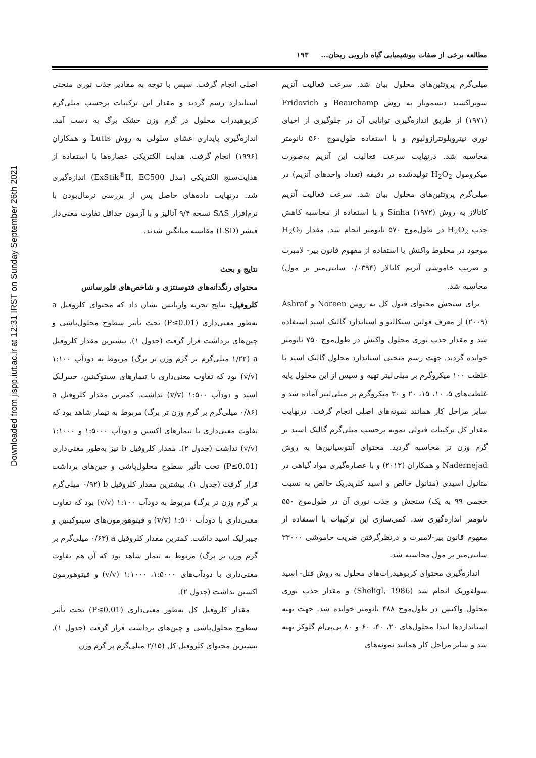Downloaded from jispp.iut.ac.ir at 12:31 IRST on Sunday September 26th 2021
مطالعه برخی از صفات بیوشیمیایی گیاه دارویی ریحان... ۱۹۳
میلی‌گرم پروتئین‌های محلول بیان شد. سرعت فعالیت آنزیم سوپراکسید دیسموتاز به روش Beauchamp و Fridovich (۱۹۷۱) از طریق اندازه‌گیری توانایی آن در جلوگیری از احیای نوری نیتروبلوتترازولیوم و با استفاده طول‌موج ۵۶۰ نانومتر محاسبه شد. درنهایت سرعت فعالیت این آنزیم به‌صورت میکرومول H<sub>2</sub>O<sub>2</sub> تولیدشده در دقیقه (تعداد واحدهای آنزیم) در میلی‌گرم پروتئین‌های محلول بیان شد. سرعت فعالیت آنزیم کاتالاز به روش Sinha (۱۹۷۲) و با استفاده از محاسبه کاهش جذب H<sub>2</sub>O<sub>2</sub> در طول‌موج ۵۷۰ نانومتر انجام شد. مقدار H<sub>2</sub>O<sub>2</sub> موجود در مخلوط واکنش با استفاده از مفهوم قانون بیر- لامبرت و ضریب خاموشی آنزیم کاتالاز (۰/۰۳۹۴ سانتی‌متر بر مول) محاسبه شد.
برای سنجش محتوای فنول کل به روش Noreen و Ashraf (۲۰۰۹) از معرف فولین سیکالتو و استاندارد گالیک اسید استفاده شد و مقدار جذب نوری محلول واکنش در طول‌موج ۷۵۰ نانومتر خوانده گردید. جهت رسم منحنی استاندارد محلول گالیک اسید با غلظت ۱۰۰ میکروگرم بر میلی‌لیتر تهیه و سپس از این محلول پایه غلظت‌های ۵، ۱۰، ۱۵، ۲۰ و ۳۰ میکروگرم بر میلی‌لیتر آماده شد و سایر مراحل کار همانند نمونه‌های اصلی انجام گرفت. درنهایت مقدار کل ترکیبات فنولی نمونه برحسب میلی‌گرم گالیک اسید بر گرم وزن تر محاسبه گردید. محتوای آنتوسیانین‌ها به روش Nadernejad و همکاران (۲۰۱۳) و با عصاره‌گیری مواد گیاهی در متانول اسیدی (متانول خالص و اسید کلریدریک خالص به نسبت حجمی ۹۹ به یک) سنجش و جذب نوری آن در طول‌موج ۵۵۰ نانومتر اندازه‌گیری شد. کمی‌سازی این ترکیبات با استفاده از مفهوم قانون بیر-لامبرت و درنظرگرفتن ضریب خاموشی ۳۳۰۰۰ سانتی‌متر بر مول محاسبه شد.
اندازه‌گیری محتوای کربوهیدرات‌های محلول به روش فنل- اسید سولفوریک انجام شد (Sheligl, 1986) و مقدار جذب نوری محلول واکنش در طول‌موج ۴۸۸ نانومتر خوانده شد. جهت تهیه استانداردها ابتدا محلول‌های ۲۰، ۴۰، ۶۰ و ۸۰ پی‌پی‌ام گلوکز تهیه شد و سایر مراحل کار همانند نمونه‌های
اصلی انجام گرفت. سپس با توجه به مقادیر جذب نوری منحنی استاندارد رسم گردید و مقدار این ترکیبات برحسب میلی‌گرم کربوهیدرات محلول در گرم وزن خشک برگ به دست آمد. اندازه‌گیری پایداری غشای سلولی به روش Lutts و همکاران (۱۹۹۶) انجام گرفت. هدایت الکتریکی عصاره‌ها با استفاده از هدایت‌سنج الکتریکی (مدل ExStik<sup>®</sup>II, EC500) اندازه‌گیری شد. درنهایت داده‌های حاصل پس از بررسی نرمال‌بودن با نرم‌افزار SAS نسخه ۹/۴ آنالیز و با آزمون حداقل تفاوت معنی‌دار فیشر (LSD) مقایسه میانگین شدند.
نتایج و بحث
محتوای رنگدانه‌های فتوسنتزی و شاخص‌های فلورسانس
کلروفیل: نتایج تجزیه واریانس نشان داد که محتوای کلروفیل a به‌طور معنی‌داری (P≤0.01) تحت تأثیر سطوح محلول‌پاشی و چین‌های برداشت قرار گرفت (جدول ۱). بیشترین مقدار کلروفیل a (۱/۲۲ میلی‌گرم بر گرم وزن تر برگ) مربوط به دودآب ۱:۱۰۰ (v/v) بود که تفاوت معنی‌داری با تیمارهای سیتوکینین، جیبرلیک اسید و دودآب ۱:۵۰۰ (v/v) نداشت. کمترین مقدار کلروفیل a (۰/۸۶ میلی‌گرم بر گرم وزن تر برگ) مربوط به تیمار شاهد بود که تفاوت معنی‌داری با تیمارهای اکسین و دودآب ۱:۵۰۰۰ و ۱:۱۰۰۰ (v/v) نداشت (جدول ۲). مقدار کلروفیل b نیز به‌طور معنی‌داری (P≤0.01) تحت تأثیر سطوح محلول‌پاشی و چین‌های برداشت قرار گرفت (جدول ۱). بیشترین مقدار کلروفیل b (۰/۹۲ میلی‌گرم بر گرم وزن تر برگ) مربوط به دودآب ۱:۱۰۰ (v/v) بود که تفاوت معنی‌داری با دودآب ۱:۵۰۰ (v/v) و فیتوهورمون‌های سیتوکینین و جیبرلیک اسید داشت. کمترین مقدار کلروفیل a (۰/۶۳ میلی‌گرم بر گرم وزن تر برگ) مربوط به تیمار شاهد بود که آن هم تفاوت معنی‌داری با دودآب‌های ۱:۵۰۰۰، ۱:۱۰۰۰ (v/v) و فیتوهورمون اکسین نداشت (جدول ۲).
مقدار کلروفیل کل به‌طور معنی‌داری (P≤0.01) تحت تأثیر سطوح محلول‌پاشی و چین‌های برداشت قرار گرفت (جدول ۱). بیشترین محتوای کلروفیل کل (۲/۱۵ میلی‌گرم بر گرم وزن